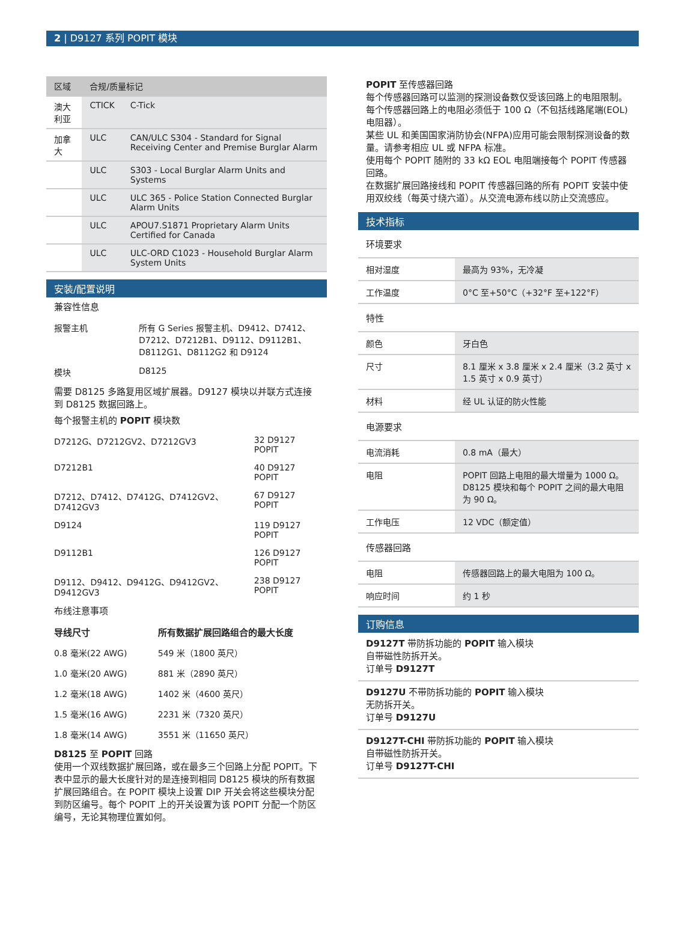2 | D9127 系列 POPIT 模块
| 区域 | 合规/质量标记 | |
| --- | --- | --- |
| 澳大利亚 | CTICK | C-Tick |
| 加拿大 | ULC | CAN/ULC S304 - Standard for Signal Receiving Center and Premise Burglar Alarm |
| | ULC | S303 - Local Burglar Alarm Units and Systems |
| | ULC | ULC 365 - Police Station Connected Burglar Alarm Units |
| | ULC | APOU7.S1871 Proprietary Alarm Units Certified for Canada |
| | ULC | ULC-ORD C1023 - Household Burglar Alarm System Units |
安装/配置说明
兼容性信息
| 报警主机 | 所有 G Series 报警主机、D9412、D7412、D7212、D7212B1、D9112、D9112B1、D8112G1、D8112G2 和 D9124 |
| 模块 | D8125 |
需要 D8125 多路复用区域扩展器。D9127 模块以并联方式连接到 D8125 数据回路上。
每个报警主机的 POPIT 模块数
| D7212G、D7212GV2、D7212GV3 | 32 D9127 POPIT |
| D7212B1 | 40 D9127 POPIT |
| D7212、D7412、D7412G、D7412GV2、D7412GV3 | 67 D9127 POPIT |
| D9124 | 119 D9127 POPIT |
| D9112B1 | 126 D9127 POPIT |
| D9112、D9412、D9412G、D9412GV2、D9412GV3 | 238 D9127 POPIT |
布线注意事项
| 导线尺寸 | 所有数据扩展回路组合的最大长度 |
| --- | --- |
| 0.8 毫米(22 AWG) | 549 米（1800 英尺） |
| 1.0 毫米(20 AWG) | 881 米（2890 英尺） |
| 1.2 毫米(18 AWG) | 1402 米（4600 英尺） |
| 1.5 毫米(16 AWG) | 2231 米（7320 英尺） |
| 1.8 毫米(14 AWG) | 3551 米（11650 英尺） |
D8125 至 POPIT 回路
使用一个双线数据扩展回路，或在最多三个回路上分配 POPIT。下表中显示的最大长度针对的是连接到相同 D8125 模块的所有数据扩展回路组合。在 POPIT 模块上设置 DIP 开关会将这些模块分配到防区编号。每个 POPIT 上的开关设置为该 POPIT 分配一个防区编号，无论其物理位置如何。
POPIT 至传感器回路
每个传感器回路可以监测的探测设备数仅受该回路上的电阻限制。每个传感器回路上的电阻必须低于 100 Ω（不包括线路尾端(EOL)电阻器）。
某些 UL 和美国国家消防协会(NFPA)应用可能会限制探测设备的数量。请参考相应 UL 或 NFPA 标准。
使用每个 POPIT 随附的 33 kΩ EOL 电阻端接每个 POPIT 传感器回路。
在数据扩展回路接线和 POPIT 传感器回路的所有 POPIT 安装中使用双绞线（每英寸绕六道）。从交流电源布线以防止交流感应。
技术指标
| 环境要求 | |
| 相对湿度 | 最高为 93%，无冷凝 |
| 工作温度 | 0°C 至+50°C（+32°F 至+122°F） |
| 特性 | |
| 颜色 | 牙白色 |
| 尺寸 | 8.1 厘米 x 3.8 厘米 x 2.4 厘米（3.2 英寸 x 1.5 英寸 x 0.9 英寸） |
| 材料 | 经 UL 认证的防火性能 |
| 电源要求 | |
| 电流消耗 | 0.8 mA（最大） |
| 电阻 | POPIT 回路上电阻的最大增量为 1000 Ω。D8125 模块和每个 POPIT 之间的最大电阻为 90 Ω。 |
| 工作电压 | 12 VDC（额定值） |
| 传感器回路 | |
| 电阻 | 传感器回路上的最大电阻为 100 Ω。 |
| 响应时间 | 约 1 秒 |
订购信息
D9127T 带防拆功能的 POPIT 输入模块
自带磁性防拆开关。
订单号 D9127T
D9127U 不带防拆功能的 POPIT 输入模块
无防拆开关。
订单号 D9127U
D9127T-CHI 带防拆功能的 POPIT 输入模块
自带磁性防拆开关。
订单号 D9127T-CHI